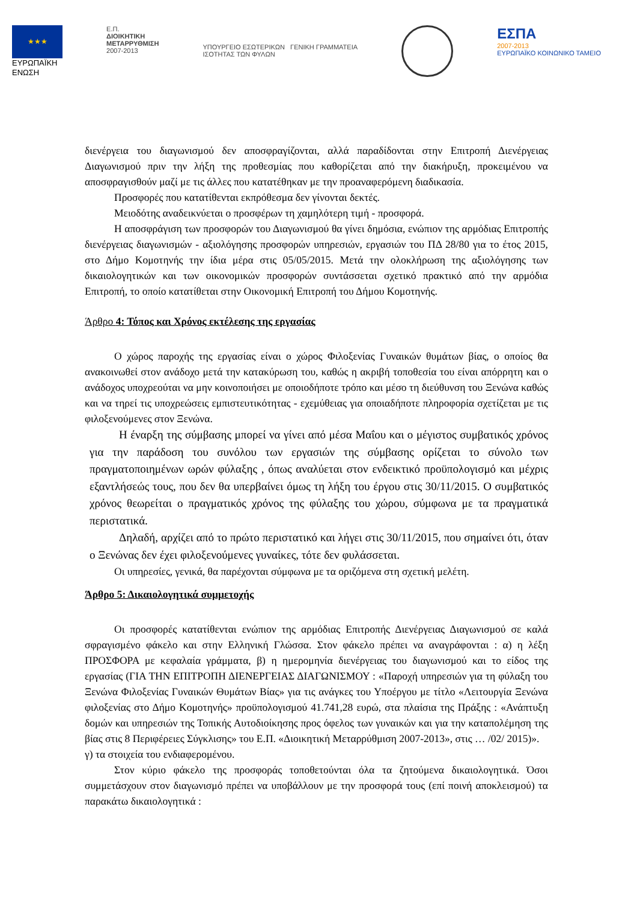★★★
ΕΥΡΩΠΑΪΚΗ
ΕΝΩΣΗ
Ε.Π.
ΔΙΟΙΚΗΤΙΚΗ
ΜΕΤΑΡΡΥΘΜΙΣΗ
2007-2013
ΥΠΟΥΡΓΕΙΟ ΕΣΩΤΕΡΙΚΩΝ ΓΕΝΙΚΗ ΓΡΑΜΜΑΤΕΙΑ
ΙΣΟΤΗΤΑΣ ΤΩΝ ΦΥΛΩΝ
ΕΣΠΑ
2007-2013
ΕΥΡΩΠΑΪΚΟ ΚΟΙΝΩΝΙΚΟ ΤΑΜΕΙΟ
διενέργεια του διαγωνισμού δεν αποσφραγίζονται, αλλά παραδίδονται στην Επιτροπή Διενέργειας Διαγωνισμού πριν την λήξη της προθεσμίας που καθορίζεται από την διακήρυξη, προκειμένου να αποσφραγισθούν μαζί με τις άλλες που κατατέθηκαν με την προαναφερόμενη διαδικασία.
Προσφορές που κατατίθενται εκπρόθεσμα δεν γίνονται δεκτές.
Μειοδότης αναδεικνύεται ο προσφέρων τη χαμηλότερη τιμή - προσφορά.
Η αποσφράγιση των προσφορών του Διαγωνισμού θα γίνει δημόσια, ενώπιον της αρμόδιας Επιτροπής διενέργειας διαγωνισμών - αξιολόγησης προσφορών υπηρεσιών, εργασιών του ΠΔ 28/80 για το έτος 2015, στο Δήμο Κομοτηνής την ίδια μέρα στις 05/05/2015. Μετά την ολοκλήρωση της αξιολόγησης των δικαιολογητικών και των οικονομικών προσφορών συντάσσεται σχετικό πρακτικό από την αρμόδια Επιτροπή, το οποίο κατατίθεται στην Οικονομική Επιτροπή του Δήμου Κομοτηνής.
Άρθρο 4: Τόπος και Χρόνος εκτέλεσης της εργασίας
Ο χώρος παροχής της εργασίας είναι ο χώρος Φιλοξενίας Γυναικών θυμάτων βίας, ο οποίος θα ανακοινωθεί στον ανάδοχο μετά την κατακύρωση του, καθώς η ακριβή τοποθεσία του είναι απόρρητη και ο ανάδοχος υποχρεούται να μην κοινοποιήσει με οποιοδήποτε τρόπο και μέσο τη διεύθυνση του Ξενώνα καθώς και να τηρεί τις υποχρεώσεις εμπιστευτικότητας - εχεμύθειας για οποιαδήποτε πληροφορία σχετίζεται με τις φιλοξενούμενες στον Ξενώνα.
Η έναρξη της σύμβασης μπορεί να γίνει από μέσα Μαΐου και ο μέγιστος συμβατικός χρόνος για την παράδοση του συνόλου των εργασιών της σύμβασης ορίζεται το σύνολο των πραγματοποιημένων ωρών φύλαξης , όπως αναλύεται στον ενδεικτικό προϋπολογισμό και μέχρις εξαντλήσεώς τους, που δεν θα υπερβαίνει όμως τη λήξη του έργου στις 30/11/2015. Ο συμβατικός χρόνος θεωρείται ο πραγματικός χρόνος της φύλαξης του χώρου, σύμφωνα με τα πραγματικά περιστατικά.
Δηλαδή, αρχίζει από το πρώτο περιστατικό και λήγει στις 30/11/2015, που σημαίνει ότι, όταν ο Ξενώνας δεν έχει φιλοξενούμενες γυναίκες, τότε δεν φυλάσσεται.
Οι υπηρεσίες, γενικά, θα παρέχονται σύμφωνα με τα οριζόμενα στη σχετική μελέτη.
Άρθρο 5: Δικαιολογητικά συμμετοχής
Οι προσφορές κατατίθενται ενώπιον της αρμόδιας Επιτροπής Διενέργειας Διαγωνισμού σε καλά σφραγισμένο φάκελο και στην Ελληνική Γλώσσα. Στον φάκελο πρέπει να αναγράφονται : α) η λέξη ΠΡΟΣΦΟΡΑ με κεφαλαία γράμματα, β) η ημερομηνία διενέργειας του διαγωνισμού και το είδος της εργασίας (ΓΙΑ ΤΗΝ ΕΠΙΤΡΟΠΗ ΔΙΕΝΕΡΓΕΙΑΣ ΔΙΑΓΩΝΙΣΜΟΥ : «Παροχή υπηρεσιών για τη φύλαξη του Ξενώνα Φιλοξενίας Γυναικών Θυμάτων Βίας» για τις ανάγκες του Υποέργου με τίτλο «Λειτουργία Ξενώνα φιλοξενίας στο Δήμο Κομοτηνής» προϋπολογισμού 41.741,28 ευρώ, στα πλαίσια της Πράξης : «Ανάπτυξη δομών και υπηρεσιών της Τοπικής Αυτοδιοίκησης προς όφελος των γυναικών και για την καταπολέμηση της βίας στις 8 Περιφέρειες Σύγκλισης» του Ε.Π. «Διοικητική Μεταρρύθμιση 2007-2013», στις … /02/ 2015)».
γ) τα στοιχεία του ενδιαφερομένου.
Στον κύριο φάκελο της προσφοράς τοποθετούνται όλα τα ζητούμενα δικαιολογητικά. Όσοι συμμετάσχουν στον διαγωνισμό πρέπει να υποβάλλουν με την προσφορά τους (επί ποινή αποκλεισμού) τα παρακάτω δικαιολογητικά :